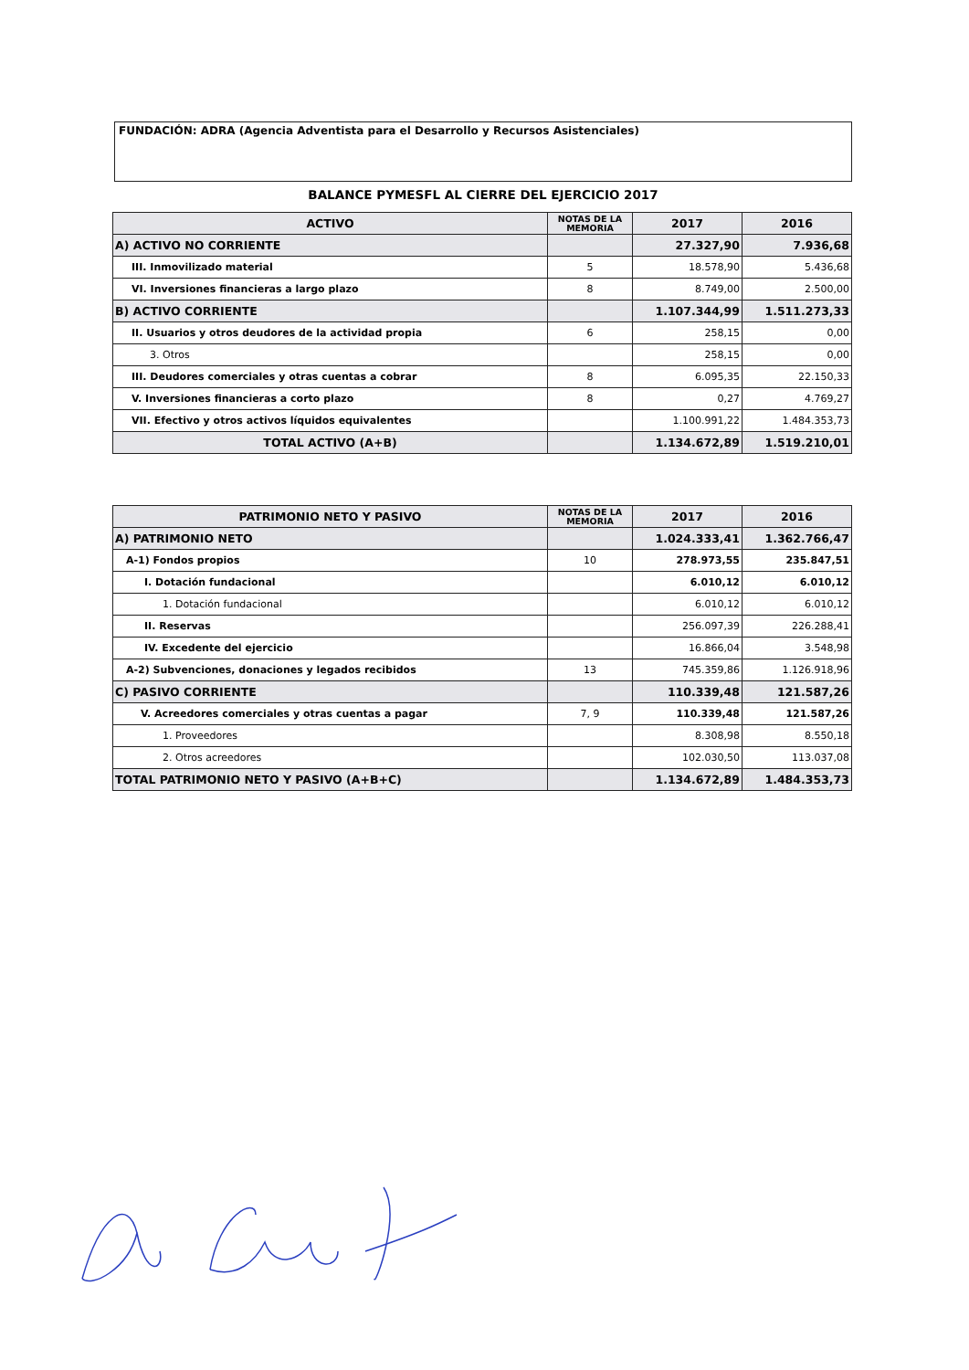FUNDACIÓN: ADRA (Agencia Adventista para el Desarrollo y Recursos Asistenciales)
BALANCE PYMESFL AL CIERRE DEL EJERCICIO 2017
| ACTIVO | NOTAS DE LA MEMORIA | 2017 | 2016 |
| --- | --- | --- | --- |
| A) ACTIVO NO CORRIENTE | | 27.327,90 | 7.936,68 |
| III. Inmovilizado material | 5 | 18.578,90 | 5.436,68 |
| VI. Inversiones financieras a largo plazo | 8 | 8.749,00 | 2.500,00 |
| B) ACTIVO CORRIENTE | | 1.107.344,99 | 1.511.273,33 |
| II. Usuarios y otros deudores de la actividad propia | 6 | 258,15 | 0,00 |
| 3. Otros | | 258,15 | 0,00 |
| III. Deudores comerciales y otras cuentas a cobrar | 8 | 6.095,35 | 22.150,33 |
| V. Inversiones financieras a corto plazo | 8 | 0,27 | 4.769,27 |
| VII. Efectivo y otros activos líquidos equivalentes | | 1.100.991,22 | 1.484.353,73 |
| TOTAL ACTIVO (A+B) | | 1.134.672,89 | 1.519.210,01 |
| PATRIMONIO NETO Y PASIVO | NOTAS DE LA MEMORIA | 2017 | 2016 |
| --- | --- | --- | --- |
| A) PATRIMONIO NETO | | 1.024.333,41 | 1.362.766,47 |
| A-1) Fondos propios | 10 | 278.973,55 | 235.847,51 |
| I. Dotación fundacional | | 6.010,12 | 6.010,12 |
| 1. Dotación fundacional | | 6.010,12 | 6.010,12 |
| II. Reservas | | 256.097,39 | 226.288,41 |
| IV. Excedente del ejercicio | | 16.866,04 | 3.548,98 |
| A-2) Subvenciones, donaciones y legados recibidos | 13 | 745.359,86 | 1.126.918,96 |
| C) PASIVO CORRIENTE | | 110.339,48 | 121.587,26 |
| V. Acreedores comerciales y otras cuentas a pagar | 7, 9 | 110.339,48 | 121.587,26 |
| 1. Proveedores | | 8.308,98 | 8.550,18 |
| 2. Otros acreedores | | 102.030,50 | 113.037,08 |
| TOTAL PATRIMONIO NETO Y PASIVO (A+B+C) | | 1.134.672,89 | 1.484.353,73 |